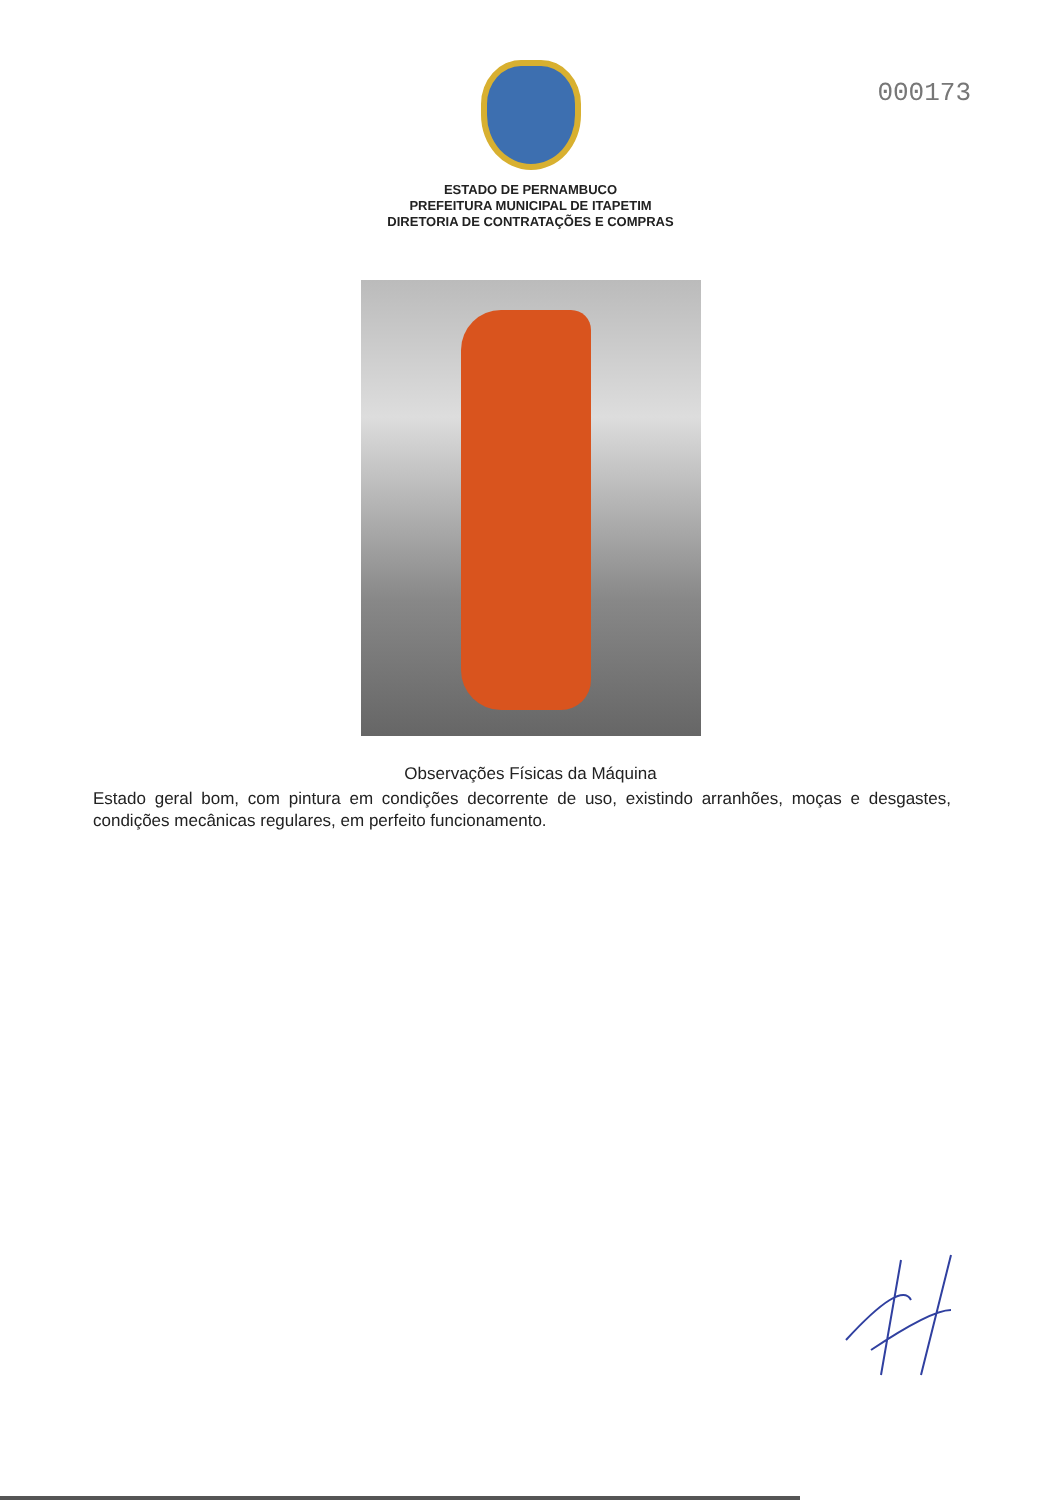000173
ESTADO DE PERNAMBUCO
PREFEITURA MUNICIPAL DE ITAPETIM
DIRETORIA DE CONTRATAÇÕES E COMPRAS
Observações Físicas da Máquina
Estado geral bom, com pintura em condições decorrente de uso, existindo arranhões, moças e desgastes, condições mecânicas regulares, em perfeito funcionamento.